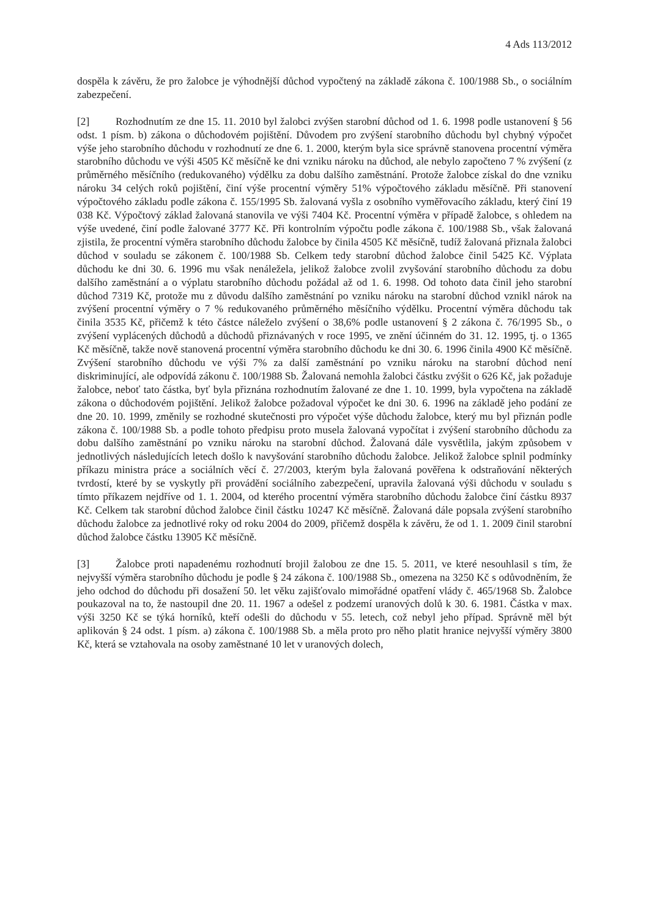4 Ads 113/2012
dospěla k závěru, že pro žalobce je výhodnější důchod vypočtený na základě zákona č. 100/1988 Sb., o sociálním zabezpečení.
[2] Rozhodnutím ze dne 15. 11. 2010 byl žalobci zvýšen starobní důchod od 1. 6. 1998 podle ustanovení § 56 odst. 1 písm. b) zákona o důchodovém pojištění. Důvodem pro zvýšení starobního důchodu byl chybný výpočet výše jeho starobního důchodu v rozhodnutí ze dne 6. 1. 2000, kterým byla sice správně stanovena procentní výměra starobního důchodu ve výši 4505 Kč měsíčně ke dni vzniku nároku na důchod, ale nebylo započteno 7 % zvýšení (z průměrného měsíčního (redukovaného) výdělku za dobu dalšího zaměstnání. Protože žalobce získal do dne vzniku nároku 34 celých roků pojištění, činí výše procentní výměry 51% výpočtového základu měsíčně. Při stanovení výpočtového základu podle zákona č. 155/1995 Sb. žalovaná vyšla z osobního vyměřovacího základu, který činí 19 038 Kč. Výpočtový základ žalovaná stanovila ve výši 7404 Kč. Procentní výměra v případě žalobce, s ohledem na výše uvedené, činí podle žalované 3777 Kč. Při kontrolním výpočtu podle zákona č. 100/1988 Sb., však žalovaná zjistila, že procentní výměra starobního důchodu žalobce by činila 4505 Kč měsíčně, tudíž žalovaná přiznala žalobci důchod v souladu se zákonem č. 100/1988 Sb. Celkem tedy starobní důchod žalobce činil 5425 Kč. Výplata důchodu ke dni 30. 6. 1996 mu však nenáležela, jelikož žalobce zvolil zvyšování starobního důchodu za dobu dalšího zaměstnání a o výplatu starobního důchodu požádal až od 1. 6. 1998. Od tohoto data činil jeho starobní důchod 7319 Kč, protože mu z důvodu dalšího zaměstnání po vzniku nároku na starobní důchod vznikl nárok na zvýšení procentní výměry o 7 % redukovaného průměrného měsíčního výdělku. Procentní výměra důchodu tak činila 3535 Kč, přičemž k této částce náleželo zvýšení o 38,6% podle ustanovení § 2 zákona č. 76/1995 Sb., o zvýšení vyplácených důchodů a důchodů přiznávaných v roce 1995, ve znění účinném do 31. 12. 1995, tj. o 1365 Kč měsíčně, takže nově stanovená procentní výměra starobního důchodu ke dni 30. 6. 1996 činila 4900 Kč měsíčně. Zvýšení starobního důchodu ve výši 7% za další zaměstnání po vzniku nároku na starobní důchod není diskriminující, ale odpovídá zákonu č. 100/1988 Sb. Žalovaná nemohla žalobci částku zvýšit o 626 Kč, jak požaduje žalobce, neboť tato částka, byť byla přiznána rozhodnutím žalované ze dne 1. 10. 1999, byla vypočtena na základě zákona o důchodovém pojištění. Jelikož žalobce požadoval výpočet ke dni 30. 6. 1996 na základě jeho podání ze dne 20. 10. 1999, změnily se rozhodné skutečnosti pro výpočet výše důchodu žalobce, který mu byl přiznán podle zákona č. 100/1988 Sb. a podle tohoto předpisu proto musela žalovaná vypočítat i zvýšení starobního důchodu za dobu dalšího zaměstnání po vzniku nároku na starobní důchod. Žalovaná dále vysvětlila, jakým způsobem v jednotlivých následujících letech došlo k navyšování starobního důchodu žalobce. Jelikož žalobce splnil podmínky příkazu ministra práce a sociálních věcí č. 27/2003, kterým byla žalovaná pověřena k odstraňování některých tvrdostí, které by se vyskytly při provádění sociálního zabezpečení, upravila žalovaná výši důchodu v souladu s tímto příkazem nejdříve od 1. 1. 2004, od kterého procentní výměra starobního důchodu žalobce činí částku 8937 Kč. Celkem tak starobní důchod žalobce činil částku 10247 Kč měsíčně. Žalovaná dále popsala zvýšení starobního důchodu žalobce za jednotlivé roky od roku 2004 do 2009, přičemž dospěla k závěru, že od 1. 1. 2009 činil starobní důchod žalobce částku 13905 Kč měsíčně.
[3] Žalobce proti napadenému rozhodnutí brojil žalobou ze dne 15. 5. 2011, ve které nesouhlasil s tím, že nejvyšší výměra starobního důchodu je podle § 24 zákona č. 100/1988 Sb., omezena na 3250 Kč s odůvodněním, že jeho odchod do důchodu při dosažení 50. let věku zajišťovalo mimořádné opatření vlády č. 465/1968 Sb. Žalobce poukazoval na to, že nastoupil dne 20. 11. 1967 a odešel z podzemí uranových dolů k 30. 6. 1981. Částka v max. výši 3250 Kč se týká horníků, kteří odešli do důchodu v 55. letech, což nebyl jeho případ. Správně měl být aplikován § 24 odst. 1 písm. a) zákona č. 100/1988 Sb. a měla proto pro něho platit hranice nejvyšší výměry 3800 Kč, která se vztahovala na osoby zaměstnané 10 let v uranových dolech,